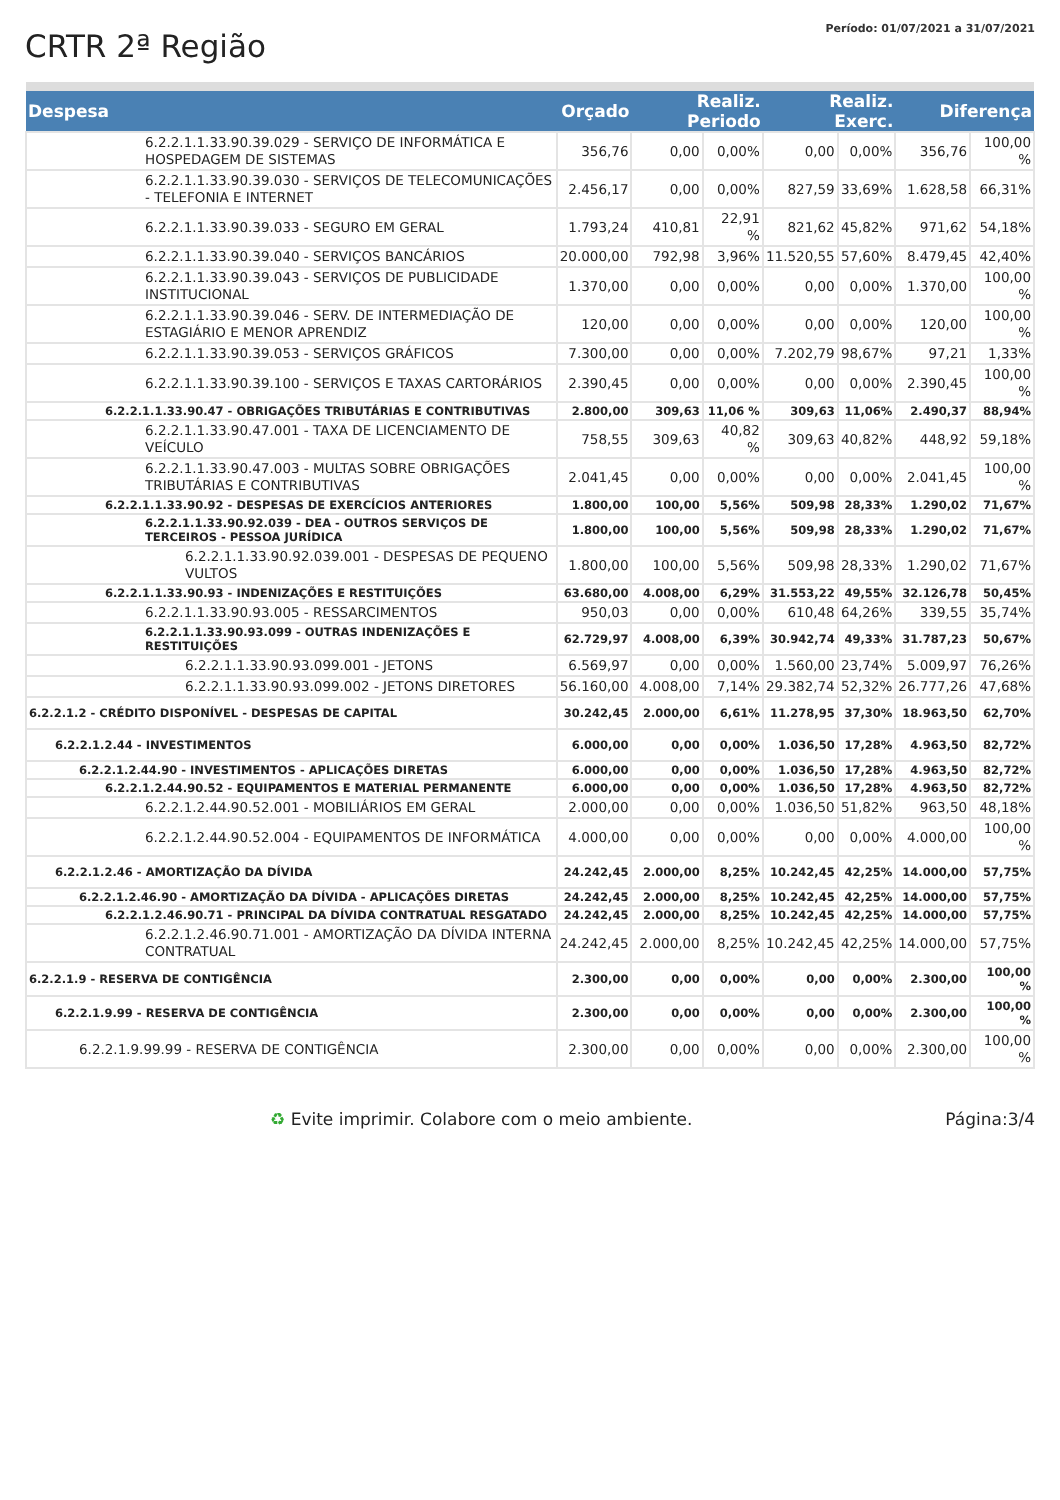CRTR 2ª Região
Período: 01/07/2021 a 31/07/2021
| Despesa | Orçado | Realiz. Periodo | | Realiz. Exerc. | | Diferença | |
| --- | --- | --- | --- | --- | --- | --- | --- |
| 6.2.2.1.1.33.90.39.029 - SERVIÇO DE INFORMÁTICA E HOSPEDAGEM DE SISTEMAS | 356,76 | 0,00 | 0,00% | 0,00 | 0,00% | 356,76 | 100,00 % |
| 6.2.2.1.1.33.90.39.030 - SERVIÇOS DE TELECOMUNICAÇÕES - TELEFONIA E INTERNET | 2.456,17 | 0,00 | 0,00% | 827,59 | 33,69% | 1.628,58 | 66,31% |
| 6.2.2.1.1.33.90.39.033 - SEGURO EM GERAL | 1.793,24 | 410,81 | 22,91 % | 821,62 | 45,82% | 971,62 | 54,18% |
| 6.2.2.1.1.33.90.39.040 - SERVIÇOS BANCÁRIOS | 20.000,00 | 792,98 | 3,96% | 11.520,55 | 57,60% | 8.479,45 | 42,40% |
| 6.2.2.1.1.33.90.39.043 - SERVIÇOS DE PUBLICIDADE INSTITUCIONAL | 1.370,00 | 0,00 | 0,00% | 0,00 | 0,00% | 1.370,00 | 100,00 % |
| 6.2.2.1.1.33.90.39.046 - SERV. DE INTERMEDIAÇÃO DE ESTAGIÁRIO E MENOR APRENDIZ | 120,00 | 0,00 | 0,00% | 0,00 | 0,00% | 120,00 | 100,00 % |
| 6.2.2.1.1.33.90.39.053 - SERVIÇOS GRÁFICOS | 7.300,00 | 0,00 | 0,00% | 7.202,79 | 98,67% | 97,21 | 1,33% |
| 6.2.2.1.1.33.90.39.100 - SERVIÇOS E TAXAS CARTORÁRIOS | 2.390,45 | 0,00 | 0,00% | 0,00 | 0,00% | 2.390,45 | 100,00 % |
| 6.2.2.1.1.33.90.47 - OBRIGAÇÕES TRIBUTÁRIAS E CONTRIBUTIVAS | 2.800,00 | 309,63 | 11,06 % | 309,63 | 11,06% | 2.490,37 | 88,94% |
| 6.2.2.1.1.33.90.47.001 - TAXA DE LICENCIAMENTO DE VEÍCULO | 758,55 | 309,63 | 40,82 % | 309,63 | 40,82% | 448,92 | 59,18% |
| 6.2.2.1.1.33.90.47.003 - MULTAS SOBRE OBRIGAÇÕES TRIBUTÁRIAS E CONTRIBUTIVAS | 2.041,45 | 0,00 | 0,00% | 0,00 | 0,00% | 2.041,45 | 100,00 % |
| 6.2.2.1.1.33.90.92 - DESPESAS DE EXERCÍCIOS ANTERIORES | 1.800,00 | 100,00 | 5,56% | 509,98 | 28,33% | 1.290,02 | 71,67% |
| 6.2.2.1.1.33.90.92.039 - DEA - OUTROS SERVIÇOS DE TERCEIROS - PESSOA JURÍDICA | 1.800,00 | 100,00 | 5,56% | 509,98 | 28,33% | 1.290,02 | 71,67% |
| 6.2.2.1.1.33.90.92.039.001 - DESPESAS DE PEQUENO VULTOS | 1.800,00 | 100,00 | 5,56% | 509,98 | 28,33% | 1.290,02 | 71,67% |
| 6.2.2.1.1.33.90.93 - INDENIZAÇÕES E RESTITUIÇÕES | 63.680,00 | 4.008,00 | 6,29% | 31.553,22 | 49,55% | 32.126,78 | 50,45% |
| 6.2.2.1.1.33.90.93.005 - RESSARCIMENTOS | 950,03 | 0,00 | 0,00% | 610,48 | 64,26% | 339,55 | 35,74% |
| 6.2.2.1.1.33.90.93.099 - OUTRAS INDENIZAÇÕES E RESTITUIÇÕES | 62.729,97 | 4.008,00 | 6,39% | 30.942,74 | 49,33% | 31.787,23 | 50,67% |
| 6.2.2.1.1.33.90.93.099.001 - JETONS | 6.569,97 | 0,00 | 0,00% | 1.560,00 | 23,74% | 5.009,97 | 76,26% |
| 6.2.2.1.1.33.90.93.099.002 - JETONS DIRETORES | 56.160,00 | 4.008,00 | 7,14% | 29.382,74 | 52,32% | 26.777,26 | 47,68% |
| 6.2.2.1.2 - CRÉDITO DISPONÍVEL - DESPESAS DE CAPITAL | 30.242,45 | 2.000,00 | 6,61% | 11.278,95 | 37,30% | 18.963,50 | 62,70% |
| 6.2.2.1.2.44 - INVESTIMENTOS | 6.000,00 | 0,00 | 0,00% | 1.036,50 | 17,28% | 4.963,50 | 82,72% |
| 6.2.2.1.2.44.90 - INVESTIMENTOS - APLICAÇÕES DIRETAS | 6.000,00 | 0,00 | 0,00% | 1.036,50 | 17,28% | 4.963,50 | 82,72% |
| 6.2.2.1.2.44.90.52 - EQUIPAMENTOS E MATERIAL PERMANENTE | 6.000,00 | 0,00 | 0,00% | 1.036,50 | 17,28% | 4.963,50 | 82,72% |
| 6.2.2.1.2.44.90.52.001 - MOBILIÁRIOS EM GERAL | 2.000,00 | 0,00 | 0,00% | 1.036,50 | 51,82% | 963,50 | 48,18% |
| 6.2.2.1.2.44.90.52.004 - EQUIPAMENTOS DE INFORMÁTICA | 4.000,00 | 0,00 | 0,00% | 0,00 | 0,00% | 4.000,00 | 100,00 % |
| 6.2.2.1.2.46 - AMORTIZAÇÃO DA DÍVIDA | 24.242,45 | 2.000,00 | 8,25% | 10.242,45 | 42,25% | 14.000,00 | 57,75% |
| 6.2.2.1.2.46.90 - AMORTIZAÇÃO DA DÍVIDA - APLICAÇÕES DIRETAS | 24.242,45 | 2.000,00 | 8,25% | 10.242,45 | 42,25% | 14.000,00 | 57,75% |
| 6.2.2.1.2.46.90.71 - PRINCIPAL DA DÍVIDA CONTRATUAL RESGATADO | 24.242,45 | 2.000,00 | 8,25% | 10.242,45 | 42,25% | 14.000,00 | 57,75% |
| 6.2.2.1.2.46.90.71.001 - AMORTIZAÇÃO DA DÍVIDA INTERNA CONTRATUAL | 24.242,45 | 2.000,00 | 8,25% | 10.242,45 | 42,25% | 14.000,00 | 57,75% |
| 6.2.2.1.9 - RESERVA DE CONTIGÊNCIA | 2.300,00 | 0,00 | 0,00% | 0,00 | 0,00% | 2.300,00 | 100,00 % |
| 6.2.2.1.9.99 - RESERVA DE CONTIGÊNCIA | 2.300,00 | 0,00 | 0,00% | 0,00 | 0,00% | 2.300,00 | 100,00 % |
| 6.2.2.1.9.99.99 - RESERVA DE CONTIGÊNCIA | 2.300,00 | 0,00 | 0,00% | 0,00 | 0,00% | 2.300,00 | 100,00 % |
♻ Evite imprimir. Colabore com o meio ambiente. Página:3/4